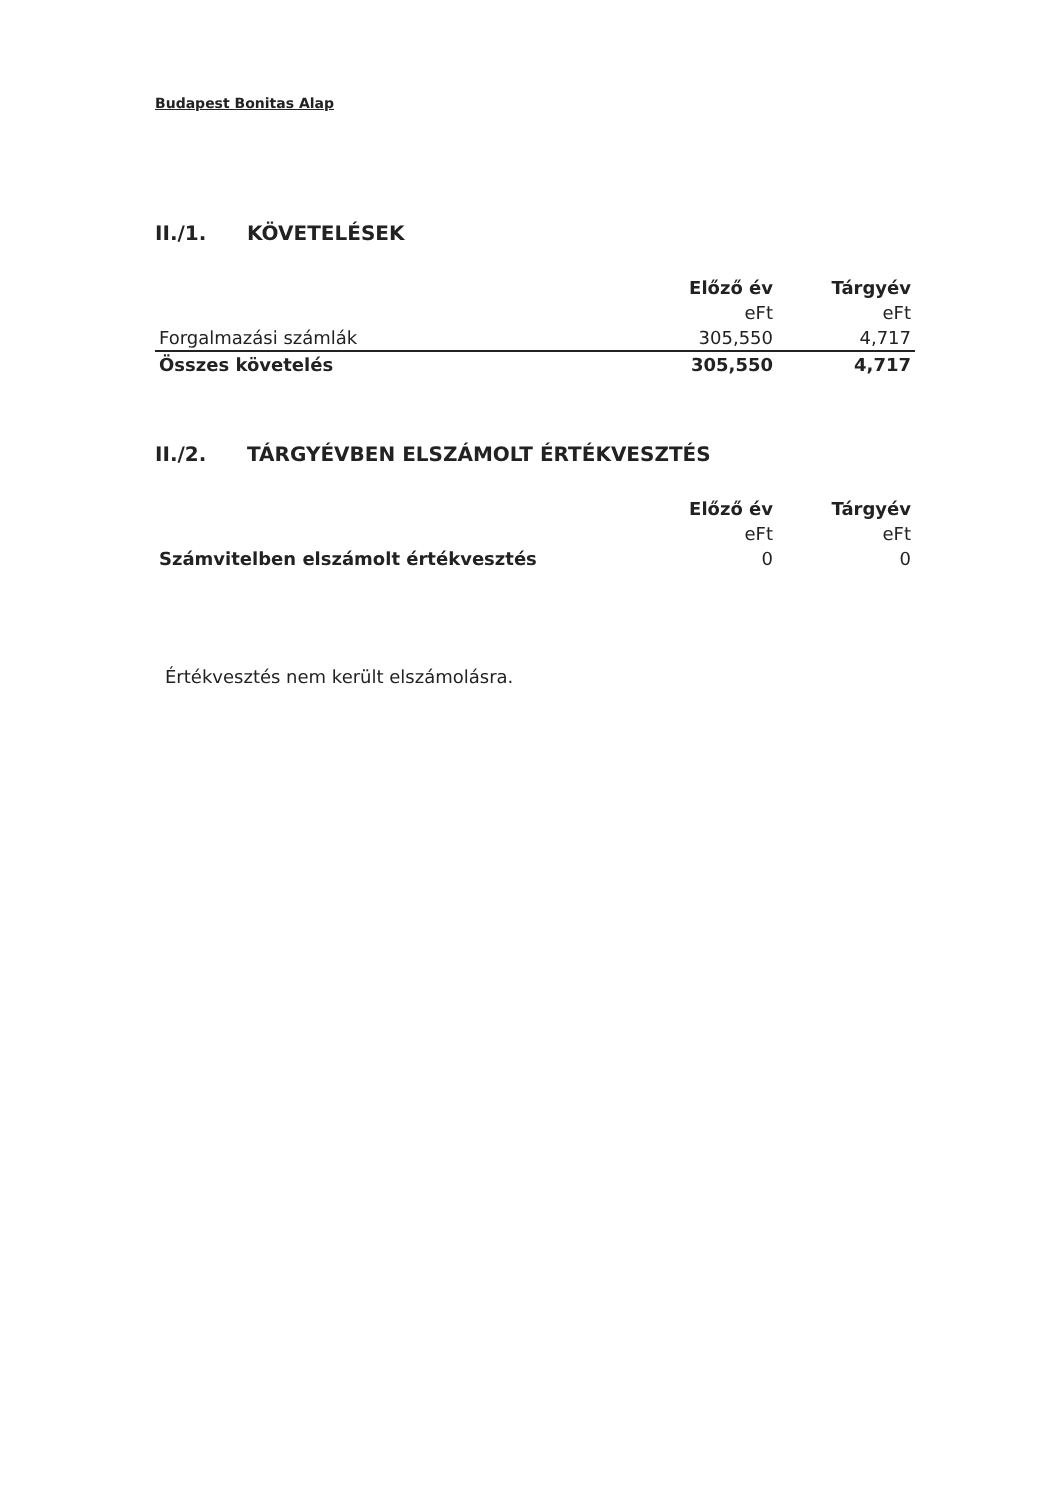Budapest Bonitas Alap
II./1. KÖVETELÉSEK
| | Előző év | Tárgyév |
| | eFt | eFt |
| Forgalmazási számlák | 305,550 | 4,717 |
| Összes követelés | 305,550 | 4,717 |
II./2. TÁRGYÉVBEN ELSZÁMOLT ÉRTÉKVESZTÉS
| | Előző év | Tárgyév |
| | eFt | eFt |
| Számvitelben elszámolt értékvesztés | 0 | 0 |
Értékvesztés nem került elszámolásra.